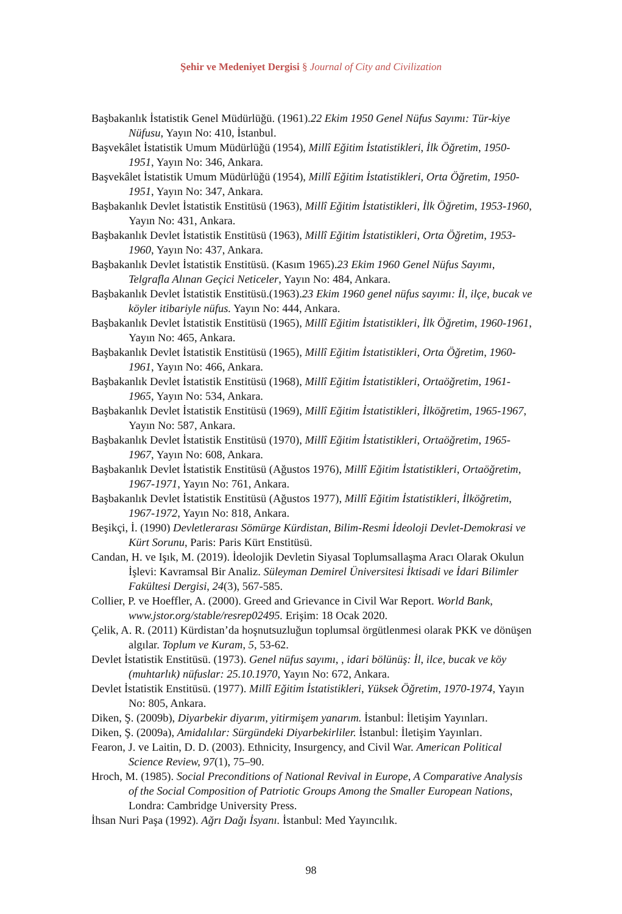Şehir ve Medeniyet Dergisi § Journal of City and Civilization
Başbakanlık İstatistik Genel Müdürlüğü. (1961).22 Ekim 1950 Genel Nüfus Sayımı: Tür-kiye Nüfusu, Yayın No: 410, İstanbul.
Başvekâlet İstatistik Umum Müdürlüğü (1954), Millî Eğitim İstatistikleri, İlk Öğretim, 1950-1951, Yayın No: 346, Ankara.
Başvekâlet İstatistik Umum Müdürlüğü (1954), Millî Eğitim İstatistikleri, Orta Öğretim, 1950-1951, Yayın No: 347, Ankara.
Başbakanlık Devlet İstatistik Enstitüsü (1963), Millî Eğitim İstatistikleri, İlk Öğretim, 1953-1960, Yayın No: 431, Ankara.
Başbakanlık Devlet İstatistik Enstitüsü (1963), Millî Eğitim İstatistikleri, Orta Öğretim, 1953-1960, Yayın No: 437, Ankara.
Başbakanlık Devlet İstatistik Enstitüsü. (Kasım 1965).23 Ekim 1960 Genel Nüfus Sayımı, Telgrafla Alınan Geçici Neticeler, Yayın No: 484, Ankara.
Başbakanlık Devlet İstatistik Enstitüsü.(1963).23 Ekim 1960 genel nüfus sayımı: İl, ilçe, bucak ve köyler itibariyle nüfus. Yayın No: 444, Ankara.
Başbakanlık Devlet İstatistik Enstitüsü (1965), Millî Eğitim İstatistikleri, İlk Öğretim, 1960-1961, Yayın No: 465, Ankara.
Başbakanlık Devlet İstatistik Enstitüsü (1965), Millî Eğitim İstatistikleri, Orta Öğretim, 1960-1961, Yayın No: 466, Ankara.
Başbakanlık Devlet İstatistik Enstitüsü (1968), Millî Eğitim İstatistikleri, Ortaöğretim, 1961-1965, Yayın No: 534, Ankara.
Başbakanlık Devlet İstatistik Enstitüsü (1969), Millî Eğitim İstatistikleri, İlköğretim, 1965-1967, Yayın No: 587, Ankara.
Başbakanlık Devlet İstatistik Enstitüsü (1970), Millî Eğitim İstatistikleri, Ortaöğretim, 1965-1967, Yayın No: 608, Ankara.
Başbakanlık Devlet İstatistik Enstitüsü (Ağustos 1976), Millî Eğitim İstatistikleri, Ortaöğretim, 1967-1971, Yayın No: 761, Ankara.
Başbakanlık Devlet İstatistik Enstitüsü (Ağustos 1977), Millî Eğitim İstatistikleri, İlköğretim, 1967-1972, Yayın No: 818, Ankara.
Beşikçi, İ. (1990) Devletlerarası Sömürge Kürdistan, Bilim-Resmi İdeoloji Devlet-Demokrasi ve Kürt Sorunu, Paris: Paris Kürt Enstitüsü.
Candan, H. ve Işık, M. (2019). İdeolojik Devletin Siyasal Toplumsallaşma Aracı Olarak Okulun İşlevi: Kavramsal Bir Analiz. Süleyman Demirel Üniversitesi İktisadi ve İdari Bilimler Fakültesi Dergisi, 24(3), 567-585.
Collier, P. ve Hoeffler, A. (2000). Greed and Grievance in Civil War Report. World Bank, www.jstor.org/stable/resrep02495. Erişim: 18 Ocak 2020.
Çelik, A. R. (2011) Kürdistan’da hoşnutsuzluğun toplumsal örgütlenmesi olarak PKK ve dönüşen algılar. Toplum ve Kuram, 5, 53-62.
Devlet İstatistik Enstitüsü. (1973). Genel nüfus sayımı, , idari bölünüş: İl, ilce, bucak ve köy (muhtarlık) nüfuslar: 25.10.1970, Yayın No: 672, Ankara.
Devlet İstatistik Enstitüsü. (1977). Millî Eğitim İstatistikleri, Yüksek Öğretim, 1970-1974, Yayın No: 805, Ankara.
Diken, Ş. (2009b), Diyarbekir diyarım, yitirmişem yanarım. İstanbul: İletişim Yayınları.
Diken, Ş. (2009a), Amidalılar: Sürgündeki Diyarbekirliler. İstanbul: İletişim Yayınları.
Fearon, J. ve Laitin, D. D. (2003). Ethnicity, Insurgency, and Civil War. American Political Science Review, 97(1), 75–90.
Hroch, M. (1985). Social Preconditions of National Revival in Europe, A Comparative Analysis of the Social Composition of Patriotic Groups Among the Smaller European Nations, Londra: Cambridge University Press.
İhsan Nuri Paşa (1992). Ağrı Dağı İsyanı. İstanbul: Med Yayıncılık.
98